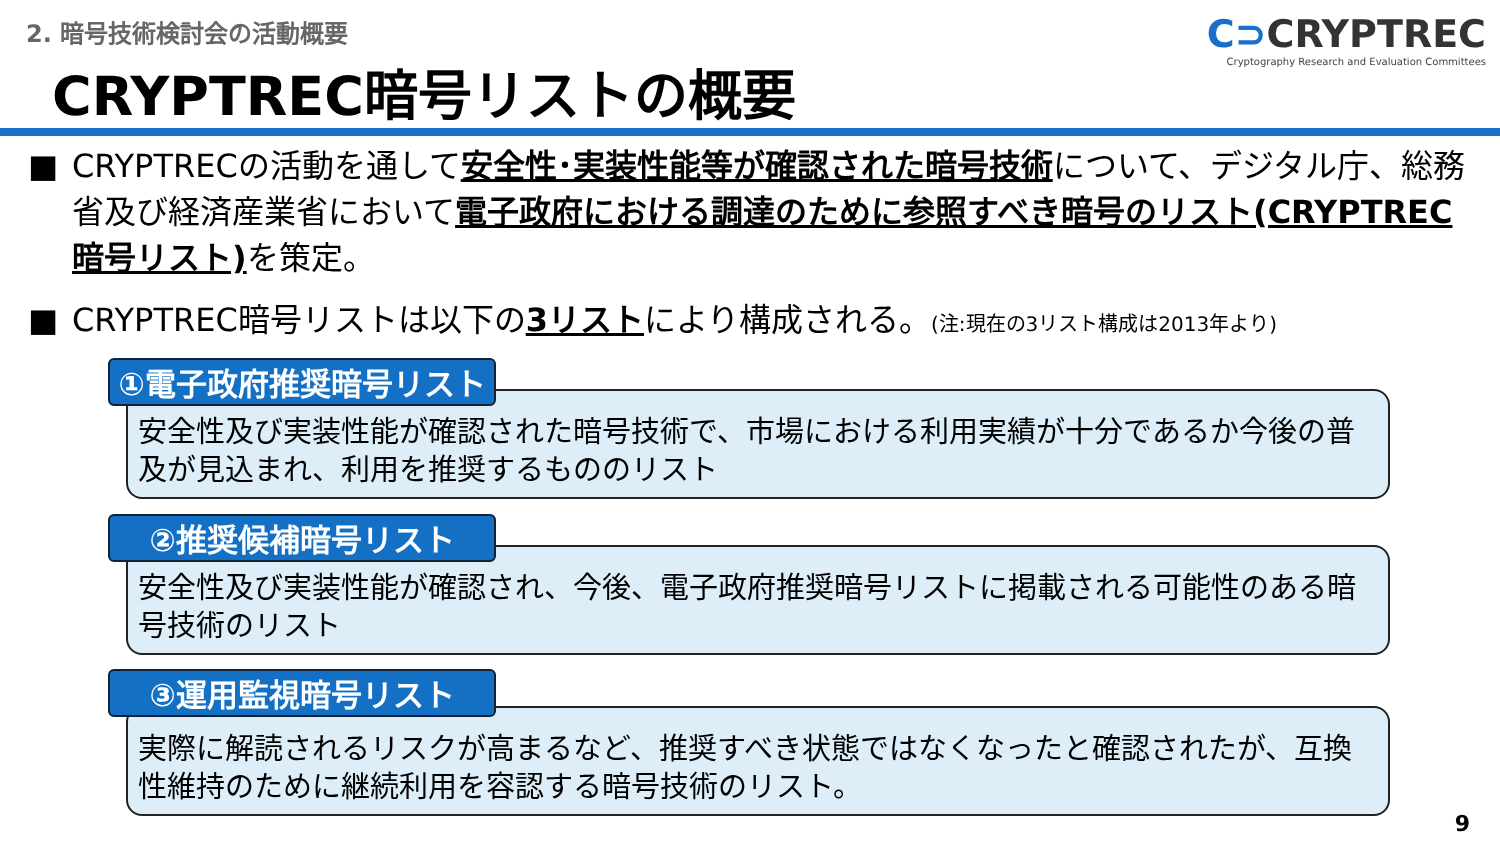2. 暗号技術検討会の活動概要
CRYPTREC暗号リストの概要
C⊃CRYPTREC
Cryptography Research and Evaluation Committees
■ CRYPTRECの活動を通して安全性･実装性能等が確認された暗号技術について、デジタル庁、総務省及び経済産業省において電子政府における調達のために参照すべき暗号のリスト(CRYPTREC暗号リスト) を策定。
■ CRYPTREC暗号リストは以下の3リストにより構成される。(注:現在の3リスト構成は2013年より)
安全性及び実装性能が確認された暗号技術で、市場における利用実績が十分であるか今後の普及が見込まれ、利用を推奨するもののリスト
①電子政府推奨暗号リスト
安全性及び実装性能が確認され、今後、電子政府推奨暗号リストに掲載される可能性のある暗号技術のリスト
②推奨候補暗号リスト
実際に解読されるリスクが高まるなど、推奨すべき状態ではなくなったと確認されたが、互換性維持のために継続利用を容認する暗号技術のリスト。
③運用監視暗号リスト
9